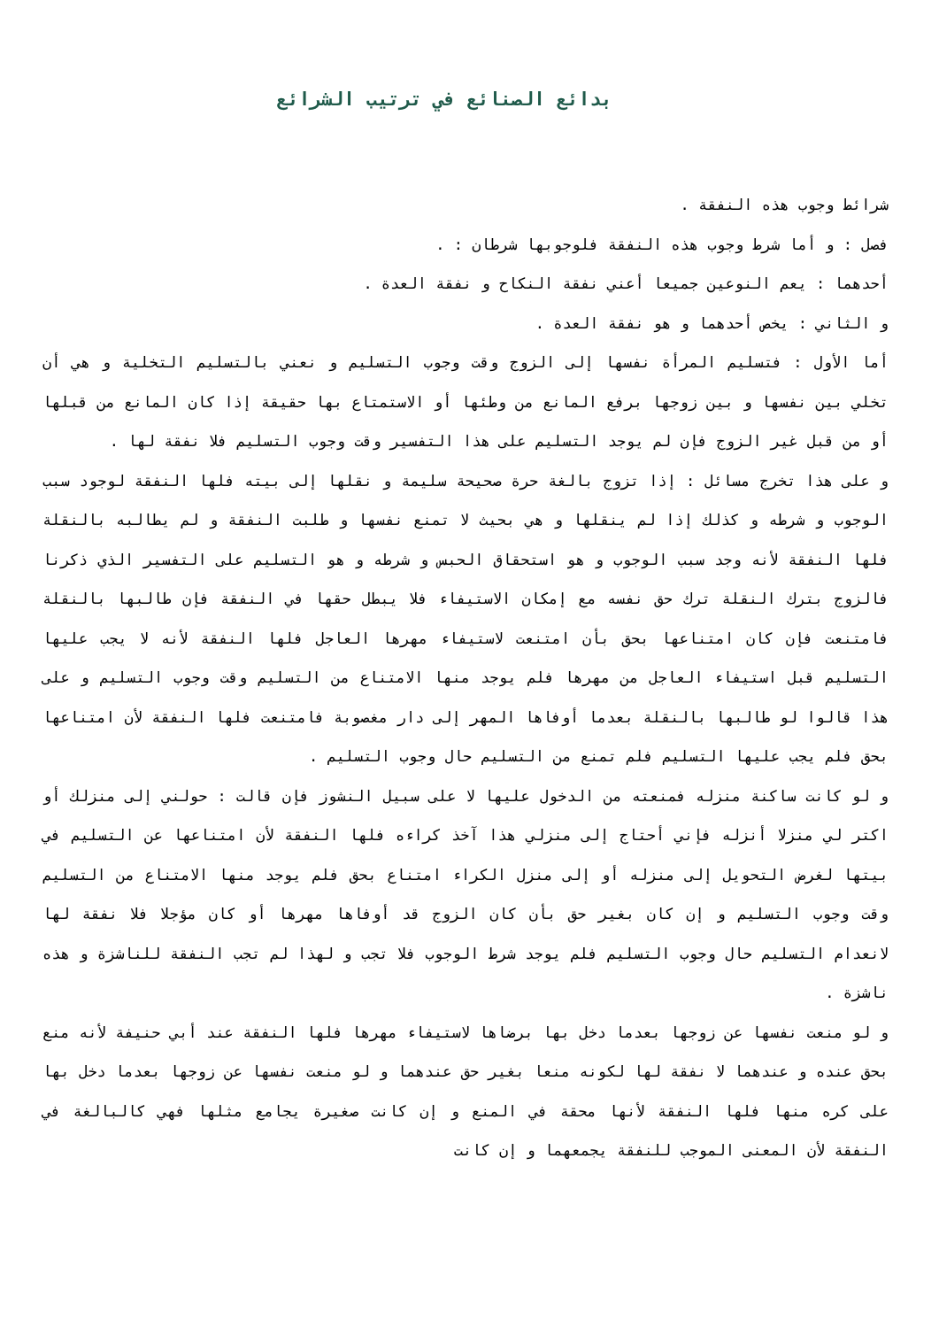بدائع الصنائع في ترتيب الشرائع
شرائط وجوب هذه النفقة .
فصل : و أما شرط وجوب هذه النفقة فلوجوبها شرطان : .
أحدهما : يعم النوعين جميعا أعني نفقة النكاح و نفقة العدة .
و الثاني : يخص أحدهما و هو نفقة العدة .
أما الأول : فتسليم المرأة نفسها إلى الزوج وقت وجوب التسليم و نعني بالتسليم التخلية و هي أن تخلي بين نفسها و بين زوجها برفع المانع من وطئها أو الاستمتاع بها حقيقة إذا كان المانع من قبلها أو من قبل غير الزوج فإن لم يوجد التسليم على هذا التفسير وقت وجوب التسليم فلا نفقة لها .
و على هذا تخرج مسائل : إذا تزوج بالغة حرة صحيحة سليمة و نقلها إلى بيته فلها النفقة لوجود سبب الوجوب و شرطه و كذلك إذا لم ينقلها و هي بحيث لا تمنع نفسها و طلبت النفقة و لم يطالبه بالنقلة فلها النفقة لأنه وجد سبب الوجوب و هو استحقاق الحبس و شرطه و هو التسليم على التفسير الذي ذكرنا فالزوج بترك النقلة ترك حق نفسه مع إمكان الاستيفاء فلا يبطل حقها في النفقة فإن طالبها بالنقلة فامتنعت فإن كان امتناعها بحق بأن امتنعت لاستيفاء مهرها العاجل فلها النفقة لأنه لا يجب عليها التسليم قبل استيفاء العاجل من مهرها فلم يوجد منها الامتناع من التسليم وقت وجوب التسليم و على هذا قالوا لو طالبها بالنقلة بعدما أوفاها المهر إلى دار مغصوبة فامتنعت فلها النفقة لأن امتناعها بحق فلم يجب عليها التسليم فلم تمنع من التسليم حال وجوب التسليم .
و لو كانت ساكنة منزله فمنعته من الدخول عليها لا على سبيل النشوز فإن قالت : حولني إلى منزلك أو اكتر لي منزلا أنزله فإني أحتاج إلى منزلي هذا آخذ كراءه فلها النفقة لأن امتناعها عن التسليم في بيتها لغرض التحويل إلى منزله أو إلى منزل الكراء امتناع بحق فلم يوجد منها الامتناع من التسليم وقت وجوب التسليم و إن كان بغير حق بأن كان الزوج قد أوفاها مهرها أو كان مؤجلا فلا نفقة لها لانعدام التسليم حال وجوب التسليم فلم يوجد شرط الوجوب فلا تجب و لهذا لم تجب النفقة للناشزة و هذه ناشزة .
و لو منعت نفسها عن زوجها بعدما دخل بها برضاها لاستيفاء مهرها فلها النفقة عند أبي حنيفة لأنه منع بحق عنده و عندهما لا نفقة لها لكونه منعا بغير حق عندهما و لو منعت نفسها عن زوجها بعدما دخل بها على كره منها فلها النفقة لأنها محقة في المنع و إن كانت صغيرة يجامع مثلها فهي كالبالغة في النفقة لأن المعنى الموجب للنفقة يجمعهما و إن كانت